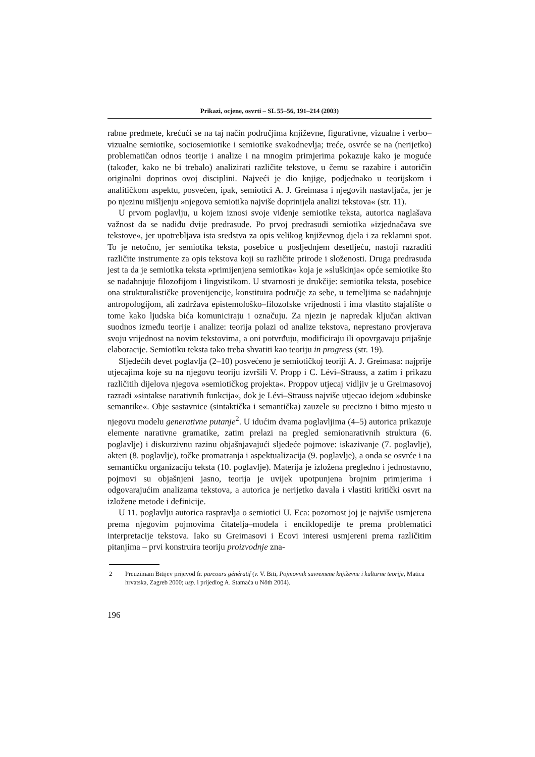Prikazi, ocjene, osvrti – SL 55–56, 191–214 (2003)
rabne predmete, krećući se na taj način područjima književne, figurativne, vizualne i verbo–vizualne semiotike, sociosemiotike i semiotike svakodnevlja; treće, osvrće se na (nerijetko) problematičan odnos teorije i analize i na mnogim primjerima pokazuje kako je moguće (također, kako ne bi trebalo) analizirati različite tekstove, u čemu se razabire i autoričin originalni doprinos ovoj disciplini. Najveći je dio knjige, podjednako u teorijskom i analitičkom aspektu, posvećen, ipak, semiotici A. J. Greimasa i njegovih nastavljača, jer je po njezinu mišljenju »njegova semiotika najviše doprinijela analizi tekstova« (str. 11).
U prvom poglavlju, u kojem iznosi svoje viđenje semiotike teksta, autorica naglašava važnost da se nadiđu dvije predrasude. Po prvoj predrasudi semiotika »izjednačava sve tekstove«, jer upotrebljava ista sredstva za opis velikog književnog djela i za reklamni spot. To je netočno, jer semiotika teksta, posebice u posljednjem desetljeću, nastoji razraditi različite instrumente za opis tekstova koji su različite prirode i složenosti. Druga predrasuda jest ta da je semiotika teksta »primijenjena semiotika« koja je »sluškinja« opće semiotike što se nadahnjuje filozofijom i lingvistikom. U stvarnosti je drukčije: semiotika teksta, posebice ona strukturalističke provenijencije, konstituira područje za sebe, u temeljima se nadahnjuje antropologijom, ali zadržava epistemološko–filozofske vrijednosti i ima vlastito stajalište o tome kako ljudska bića komuniciraju i označuju. Za njezin je napredak ključan aktivan suodnos između teorije i analize: teorija polazi od analize tekstova, neprestano provjerava svoju vrijednost na novim tekstovima, a oni potvrđuju, modificiraju ili opovrgavaju prijašnje elaboracije. Semiotiku teksta tako treba shvatiti kao teoriju in progress (str. 19).
Sljedećih devet poglavlja (2–10) posvećeno je semiotičkoj teoriji A. J. Greimasa: najprije utjecajima koje su na njegovu teoriju izvršili V. Propp i C. Lévi–Strauss, a zatim i prikazu različitih dijelova njegova »semiotičkog projekta«. Proppov utjecaj vidljiv je u Greimasovoj razradi »sintakse narativnih funkcija«, dok je Lévi–Strauss najviše utjecao idejom »dubinske semantike«. Obje sastavnice (sintaktička i semantička) zauzele su precizno i bitno mjesto u njegovu modelu generativne putanje<sup>2</sup>. U idućim dvama poglavljima (4–5) autorica prikazuje elemente narativne gramatike, zatim prelazi na pregled semionarativnih struktura (6. poglavlje) i diskurzivnu razinu objašnjavajući sljedeće pojmove: iskazivanje (7. poglavlje), akteri (8. poglavlje), točke promatranja i aspektualizacija (9. poglavlje), a onda se osvrće i na semantičku organizaciju teksta (10. poglavlje). Materija je izložena pregledno i jednostavno, pojmovi su objašnjeni jasno, teorija je uvijek upotpunjena brojnim primjerima i odgovarajućim analizama tekstova, a autorica je nerijetko davala i vlastiti kritički osvrt na izložene metode i definicije.
U 11. poglavlju autorica raspravlja o semiotici U. Eca: pozornost joj je najviše usmjerena prema njegovim pojmovima čitatelja–modela i enciklopedije te prema problematici interpretacije tekstova. Iako su Greimasovi i Ecovi interesi usmjereni prema različitim pitanjima – prvi konstruira teoriju proizvodnje zna-
2 Preuzimam Bitijev prijevod fr. parcours génératif (v. V. Biti, Pojmovnik suvremene književne i kulturne teorije, Matica hrvatska, Zagreb 2000; usp. i prijedlog A. Stamaća u Nöth 2004).
196